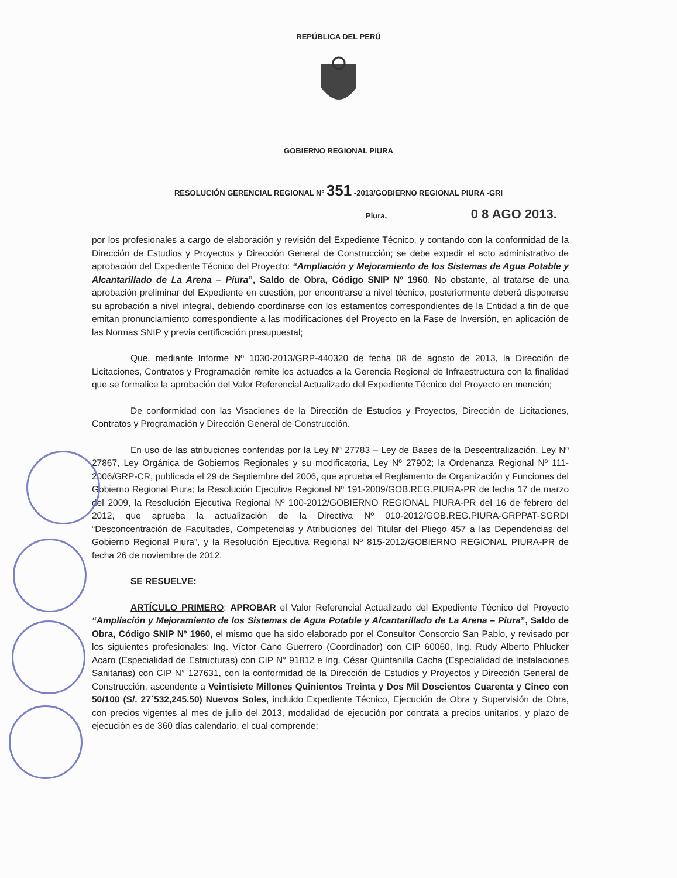REPÚBLICA DEL PERÚ
GOBIERNO REGIONAL PIURA
RESOLUCIÓN GERENCIAL REGIONAL Nº 351 -2013/GOBIERNO REGIONAL PIURA -GRI
Piura, 0 8 AGO 2013.
por los profesionales a cargo de elaboración y revisión del Expediente Técnico, y contando con la conformidad de la Dirección de Estudios y Proyectos y Dirección General de Construcción; se debe expedir el acto administrativo de aprobación del Expediente Técnico del Proyecto: “Ampliación y Mejoramiento de los Sistemas de Agua Potable y Alcantarillado de La Arena – Piura”, Saldo de Obra, Código SNIP Nº 1960. No obstante, al tratarse de una aprobación preliminar del Expediente en cuestión, por encontrarse a nivel técnico, posteriormente deberá disponerse su aprobación a nivel integral, debiendo coordinarse con los estamentos correspondientes de la Entidad a fin de que emitan pronunciamiento correspondiente a las modificaciones del Proyecto en la Fase de Inversión, en aplicación de las Normas SNIP y previa certificación presupuestal;
Que, mediante Informe Nº 1030-2013/GRP-440320 de fecha 08 de agosto de 2013, la Dirección de Licitaciones, Contratos y Programación remite los actuados a la Gerencia Regional de Infraestructura con la finalidad que se formalice la aprobación del Valor Referencial Actualizado del Expediente Técnico del Proyecto en mención;
De conformidad con las Visaciones de la Dirección de Estudios y Proyectos, Dirección de Licitaciones, Contratos y Programación y Dirección General de Construcción.
En uso de las atribuciones conferidas por la Ley Nº 27783 – Ley de Bases de la Descentralización, Ley Nº 27867, Ley Orgánica de Gobiernos Regionales y su modificatoria, Ley Nº 27902; la Ordenanza Regional Nº 111-2006/GRP-CR, publicada el 29 de Septiembre del 2006, que aprueba el Reglamento de Organización y Funciones del Gobierno Regional Piura; la Resolución Ejecutiva Regional Nº 191-2009/GOB.REG.PIURA-PR de fecha 17 de marzo del 2009, la Resolución Ejecutiva Regional Nº 100-2012/GOBIERNO REGIONAL PIURA-PR del 16 de febrero del 2012, que aprueba la actualización de la Directiva Nº 010-2012/GOB.REG.PIURA-GRPPAT-SGRDI “Desconcentración de Facultades, Competencias y Atribuciones del Titular del Pliego 457 a las Dependencias del Gobierno Regional Piura”, y la Resolución Ejecutiva Regional Nº 815-2012/GOBIERNO REGIONAL PIURA-PR de fecha 26 de noviembre de 2012.
SE RESUELVE:
ARTÍCULO PRIMERO: APROBAR el Valor Referencial Actualizado del Expediente Técnico del Proyecto “Ampliación y Mejoramiento de los Sistemas de Agua Potable y Alcantarillado de La Arena – Piura”, Saldo de Obra, Código SNIP Nº 1960, el mismo que ha sido elaborado por el Consultor Consorcio San Pablo, y revisado por los siguientes profesionales: Ing. Víctor Cano Guerrero (Coordinador) con CIP 60060, Ing. Rudy Alberto Phlucker Acaro (Especialidad de Estructuras) con CIP N° 91812 e Ing. César Quintanilla Cacha (Especialidad de Instalaciones Sanitarias) con CIP N° 127631, con la conformidad de la Dirección de Estudios y Proyectos y Dirección General de Construcción, ascendente a Veintisiete Millones Quinientos Treinta y Dos Mil Doscientos Cuarenta y Cinco con 50/100 (S/. 27´532,245.50) Nuevos Soles, incluido Expediente Técnico, Ejecución de Obra y Supervisión de Obra, con precios vigentes al mes de julio del 2013, modalidad de ejecución por contrata a precios unitarios, y plazo de ejecución es de 360 días calendario, el cual comprende: